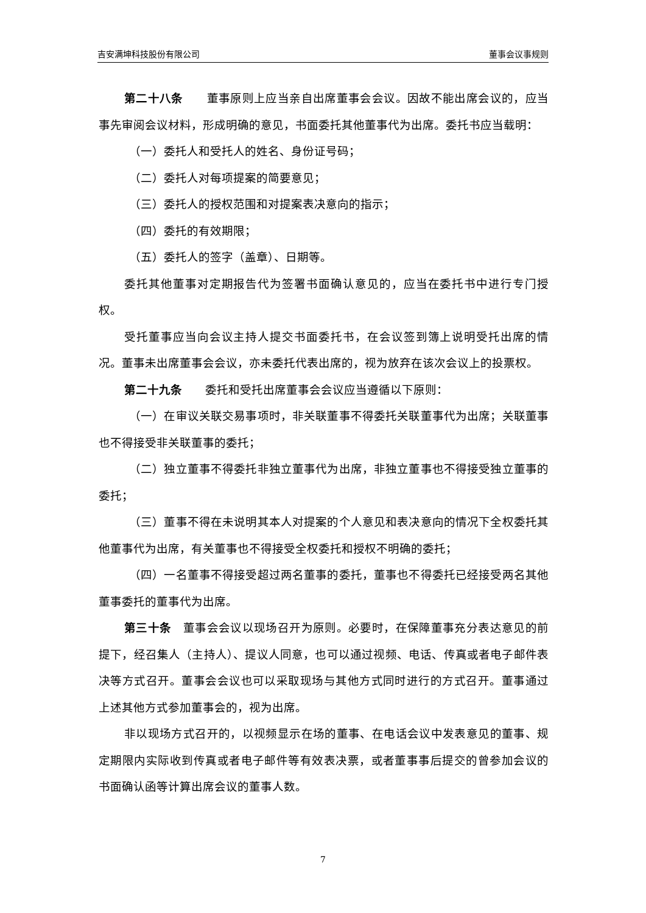吉安满坤科技股份有限公司 董事会议事规则
第二十八条　　董事原则上应当亲自出席董事会会议。因故不能出席会议的，应当事先审阅会议材料，形成明确的意见，书面委托其他董事代为出席。委托书应当载明：
（一）委托人和受托人的姓名、身份证号码；
（二）委托人对每项提案的简要意见；
（三）委托人的授权范围和对提案表决意向的指示；
（四）委托的有效期限；
（五）委托人的签字（盖章）、日期等。
委托其他董事对定期报告代为签署书面确认意见的，应当在委托书中进行专门授权。
受托董事应当向会议主持人提交书面委托书，在会议签到簿上说明受托出席的情况。董事未出席董事会会议，亦未委托代表出席的，视为放弃在该次会议上的投票权。
第二十九条　　委托和受托出席董事会会议应当遵循以下原则：
（一）在审议关联交易事项时，非关联董事不得委托关联董事代为出席；关联董事也不得接受非关联董事的委托；
（二）独立董事不得委托非独立董事代为出席，非独立董事也不得接受独立董事的委托；
（三）董事不得在未说明其本人对提案的个人意见和表决意向的情况下全权委托其他董事代为出席，有关董事也不得接受全权委托和授权不明确的委托；
（四）一名董事不得接受超过两名董事的委托，董事也不得委托已经接受两名其他董事委托的董事代为出席。
第三十条　董事会会议以现场召开为原则。必要时，在保障董事充分表达意见的前提下，经召集人（主持人）、提议人同意，也可以通过视频、电话、传真或者电子邮件表决等方式召开。董事会会议也可以采取现场与其他方式同时进行的方式召开。董事通过上述其他方式参加董事会的，视为出席。
非以现场方式召开的，以视频显示在场的董事、在电话会议中发表意见的董事、规定期限内实际收到传真或者电子邮件等有效表决票，或者董事事后提交的曾参加会议的书面确认函等计算出席会议的董事人数。
7